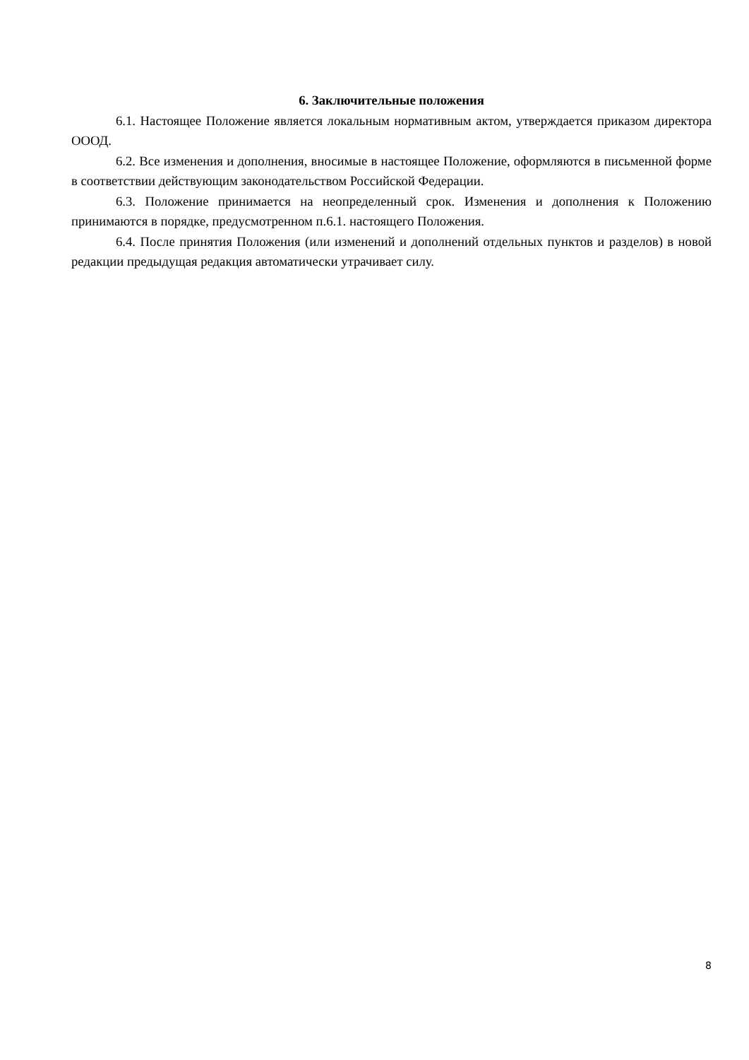6. Заключительные положения
6.1. Настоящее Положение является локальным нормативным актом, утверждается приказом директора ОООД.
6.2. Все изменения и дополнения, вносимые в настоящее Положение, оформляются в письменной форме в соответствии действующим законодательством Российской Федерации.
6.3. Положение принимается на неопределенный срок. Изменения и дополнения к Положению принимаются в порядке, предусмотренном п.6.1. настоящего Положения.
6.4. После принятия Положения (или изменений и дополнений отдельных пунктов и разделов) в новой редакции предыдущая редакция автоматически утрачивает силу.
8